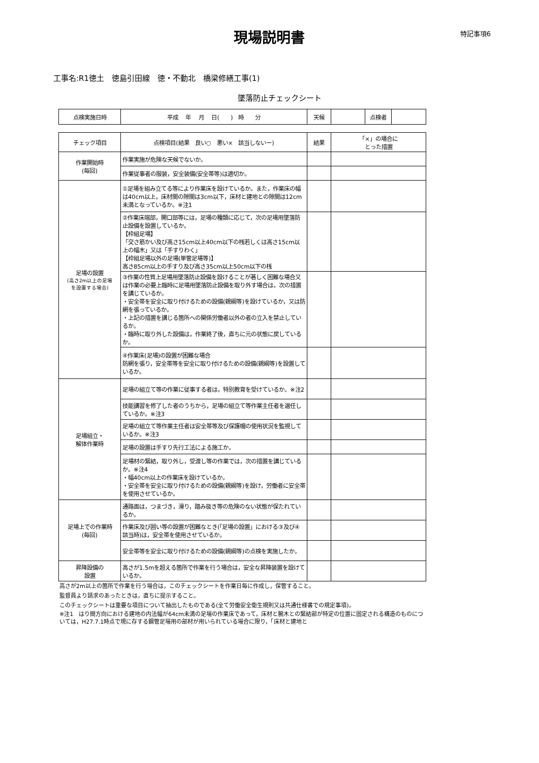現場説明書
特記事項6
工事名:R1徳土　徳島引田線　徳・不動北　橋梁修繕工事(1)
墜落防止チェックシート
| 点検実施日時 | 平成 年 月 日( ) 時 分 | 天候 | | 点検者 | |
| チェック項目 | 点検項目(結果 良い○ 悪い× 該当しないー) | 結果 | 「×」の場合に とった措置 |
| --- | --- | --- | --- |
| 作業開始時 (毎回) | 作業実施が危険な天候でないか。 | | |
| | 作業従事者の服装，安全装備(安全帯等)は適切か。 | | |
| 足場の設置 (高さ2m以上の足場 を設置する場合) | ①足場を組み立てる等により作業床を設けているか。また，作業床の幅は40cm以上，床材間の隙間は3cm以下，床材と建地との隙間は12cm未満となっているか。※注1 | | |
| | ②作業床端部，開口部等には，足場の種類に応じて，次の足場用墜落防止設備を設置しているか。 【枠組足場】 「交さ筋かい及び高さ15cm以上40cm以下の桟若しくは高さ15cm以上の幅木」又は「手すりわく」 【枠組足場以外の足場(単管足場等)】 高さ85cm以上の手すり及び高さ35cm以上50cm以下の桟 | | |
| | ③作業の性質上足場用墜落防止設備を設けることが著しく困難な場合又は作業の必要上臨時に足場用墜落防止設備を取り外す場合は，次の措置を講じているか。 ・安全帯を安全に取り付けるための設備(親綱等)を設けているか，又は防網を張っているか。 ・上記の措置を講じる箇所への関係労働者以外の者の立入を禁止しているか。 ・臨時に取り外した設備は，作業終了後，直ちに元の状態に戻しているか。 | | |
| | ④作業床(足場)の設置が困難な場合 防網を張り，安全帯等を安全に取り付けるための設備(親綱等)を設置しているか。 | | |
| 足場組立・ 解体作業時 | 足場の組立て等の作業に従事する者は，特別教育を受けているか。※注2 | | |
| | 技能講習を修了した者のうちから，足場の組立て等作業主任者を選任しているか。※注3 | | |
| | 足場の組立て等作業主任者は安全帯等及び保護帽の使用状況を監視しているか。※注3 | | |
| | 足場の設置は手すり先行工法による施工か。 | | |
| | 足場材の緊結，取り外し，受渡し等の作業では，次の措置を講じているか。※注4 ・幅40cm以上の作業床を設けているか。 ・安全帯を安全に取り付けるための設備(親綱等)を設け，労働者に安全帯を使用させているか。 | | |
| 足場上での作業時 (毎回) | 通路面は，つまづき，滑り，踏み抜き等の危険のない状態が保たれているか。 | | |
| | 作業床及び囲い等の設置が困難なとき(「足場の設置」における③及び④該当時)は，安全帯を使用させているか。 | | |
| | 安全帯等を安全に取り付けるための設備(親綱等)の点検を実施したか。 | | |
| 昇降設備の 設置 | 高さが1.5mを超える箇所で作業を行う場合は，安全な昇降装置を設けているか。 | | |
高さが2m以上の箇所で作業を行う場合は，このチェックシートを作業日毎に作成し，保管すること。
監督員より請求のあったときは，直ちに提示すること。
このチェックシートは重要な項目について抽出したものである(全て労働安全衛生規則又は共通仕様書での規定事項)。
※注1　はり間方向における建地の内法幅が64cm未満の足場の作業床であって，床材と腕木との緊結部が特定の位置に固定される構造のものについては，H27.7.1時点で現に存する鋼管足場用の部材が用いられている場合に限り，「床材と建地と